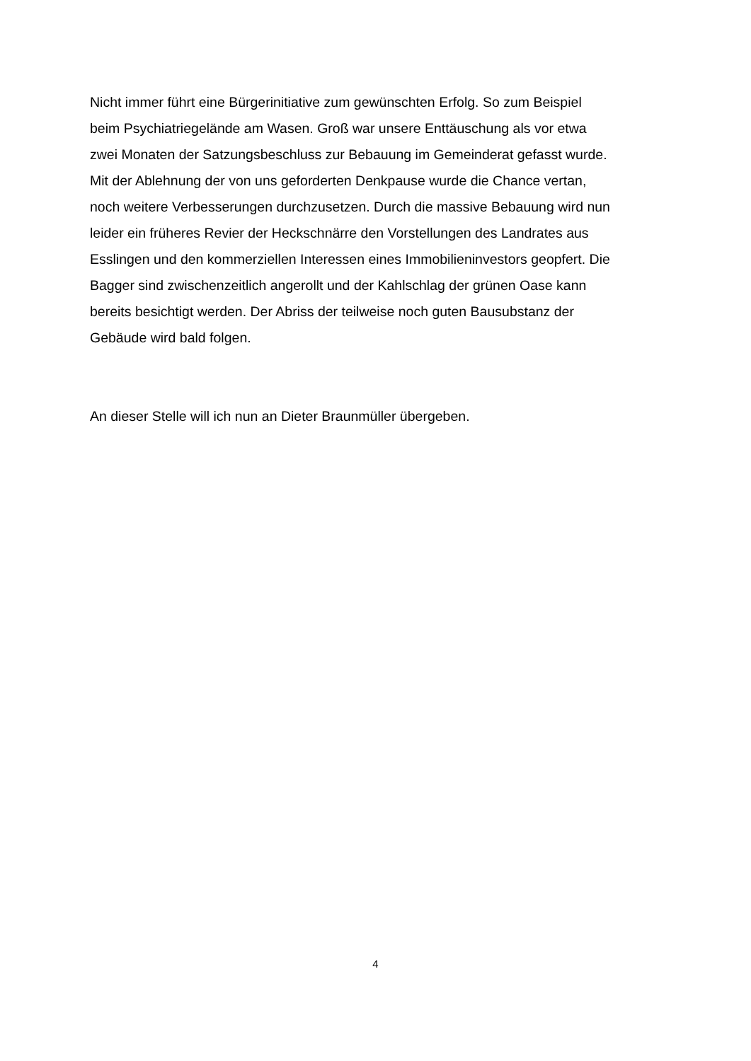Nicht immer führt eine Bürgerinitiative zum gewünschten Erfolg. So zum Beispiel
beim Psychiatriegelände am Wasen. Groß war unsere Enttäuschung als vor etwa
zwei Monaten der Satzungsbeschluss zur Bebauung im Gemeinderat gefasst wurde.
Mit der Ablehnung der von uns geforderten Denkpause wurde die Chance vertan,
noch weitere Verbesserungen durchzusetzen. Durch die massive Bebauung wird nun
leider ein früheres Revier der Heckschnärre den Vorstellungen des Landrates aus
Esslingen und den kommerziellen Interessen eines Immobilieninvestors geopfert. Die
Bagger sind zwischenzeitlich angerollt und der Kahlschlag der grünen Oase kann
bereits besichtigt werden. Der Abriss der teilweise noch guten Bausubstanz der
Gebäude wird bald folgen.
An dieser Stelle will ich nun an Dieter Braunmüller übergeben.
4